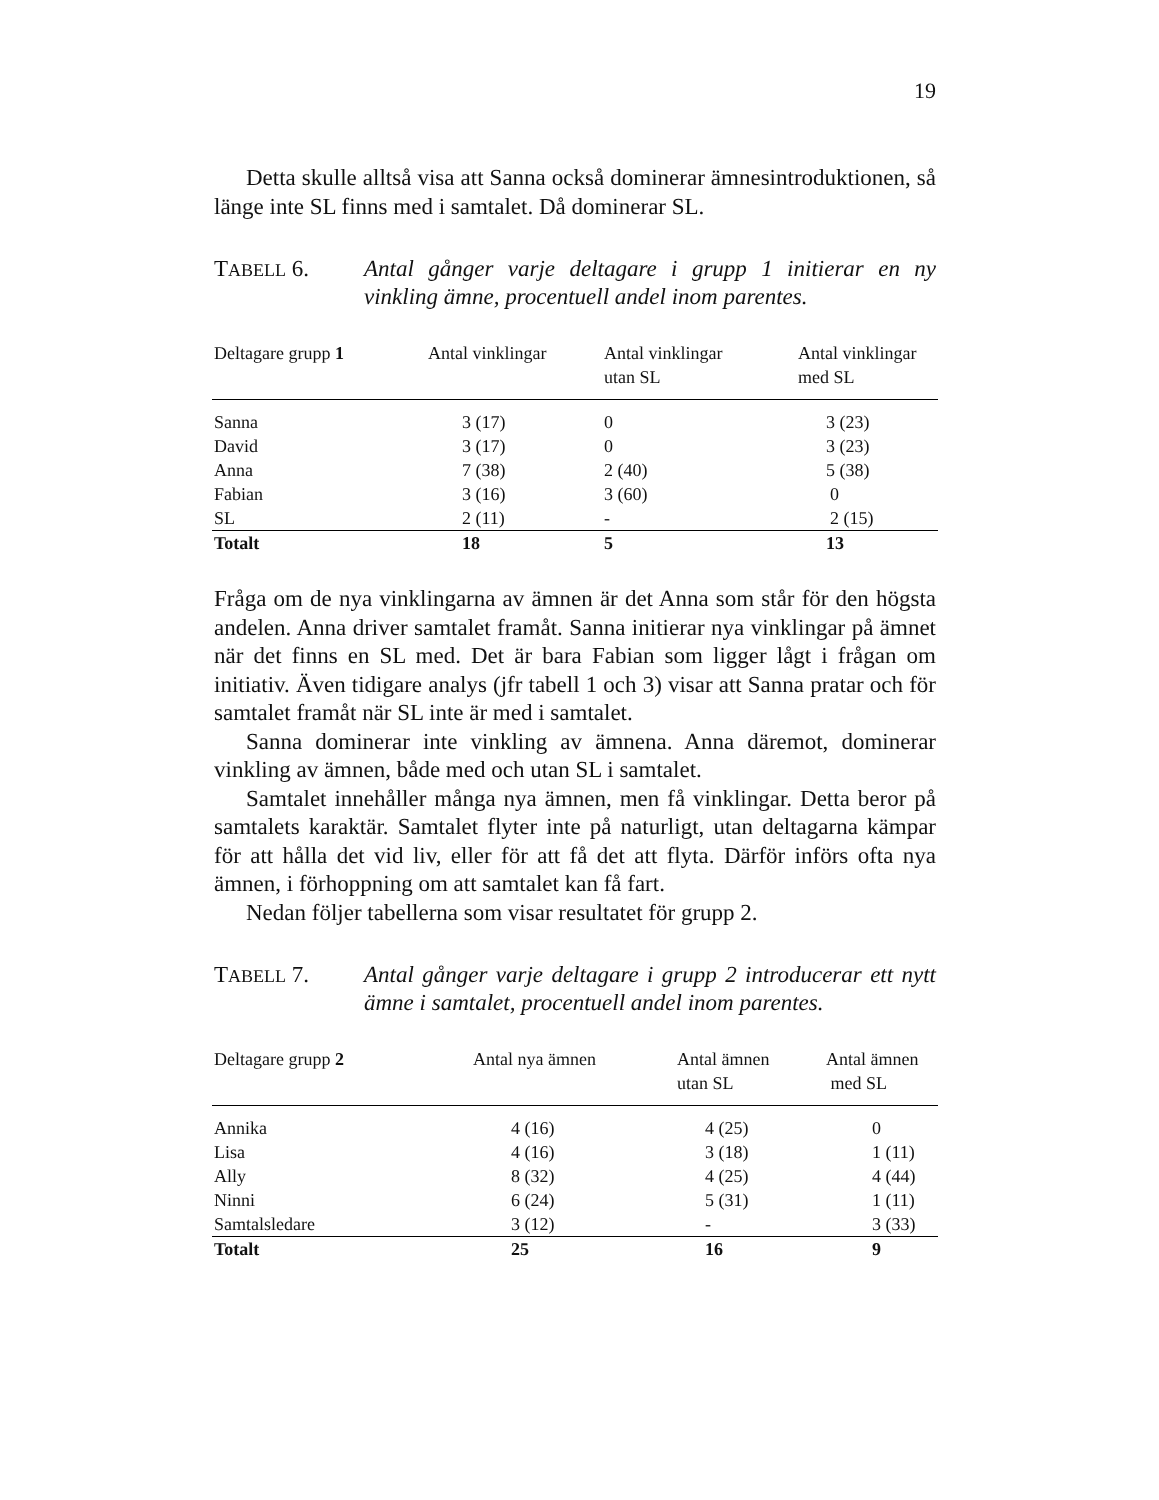19
Detta skulle alltså visa att Sanna också dominerar ämnesintroduktionen, så länge inte SL finns med i samtalet. Då dominerar SL.
TABELL 6. Antal gånger varje deltagare i grupp 1 initierar en ny vinkling ämne, procentuell andel inom parentes.
| Deltagare grupp 1 | Antal vinklingar | Antal vinklingar utan SL | Antal vinklingar med SL |
| --- | --- | --- | --- |
| Sanna | 3 (17) | 0 | 3 (23) |
| David | 3 (17) | 0 | 3 (23) |
| Anna | 7 (38) | 2 (40) | 5 (38) |
| Fabian | 3 (16) | 3 (60) | 0 |
| SL | 2 (11) | - | 2 (15) |
| Totalt | 18 | 5 | 13 |
Fråga om de nya vinklingarna av ämnen är det Anna som står för den högsta andelen. Anna driver samtalet framåt. Sanna initierar nya vinklingar på ämnet när det finns en SL med. Det är bara Fabian som ligger lågt i frågan om initiativ. Även tidigare analys (jfr tabell 1 och 3) visar att Sanna pratar och för samtalet framåt när SL inte är med i samtalet.
Sanna dominerar inte vinkling av ämnena. Anna däremot, dominerar vinkling av ämnen, både med och utan SL i samtalet.
Samtalet innehåller många nya ämnen, men få vinklingar. Detta beror på samtalets karaktär. Samtalet flyter inte på naturligt, utan deltagarna kämpar för att hålla det vid liv, eller för att få det att flyta. Därför införs ofta nya ämnen, i förhoppning om att samtalet kan få fart.
Nedan följer tabellerna som visar resultatet för grupp 2.
TABELL 7. Antal gånger varje deltagare i grupp 2 introducerar ett nytt ämne i samtalet, procentuell andel inom parentes.
| Deltagare grupp 2 | Antal nya ämnen | Antal ämnen utan SL | Antal ämnen med SL |
| --- | --- | --- | --- |
| Annika | 4 (16) | 4 (25) | 0 |
| Lisa | 4 (16) | 3 (18) | 1 (11) |
| Ally | 8 (32) | 4 (25) | 4 (44) |
| Ninni | 6 (24) | 5 (31) | 1 (11) |
| Samtalsledare | 3 (12) | - | 3 (33) |
| Totalt | 25 | 16 | 9 |